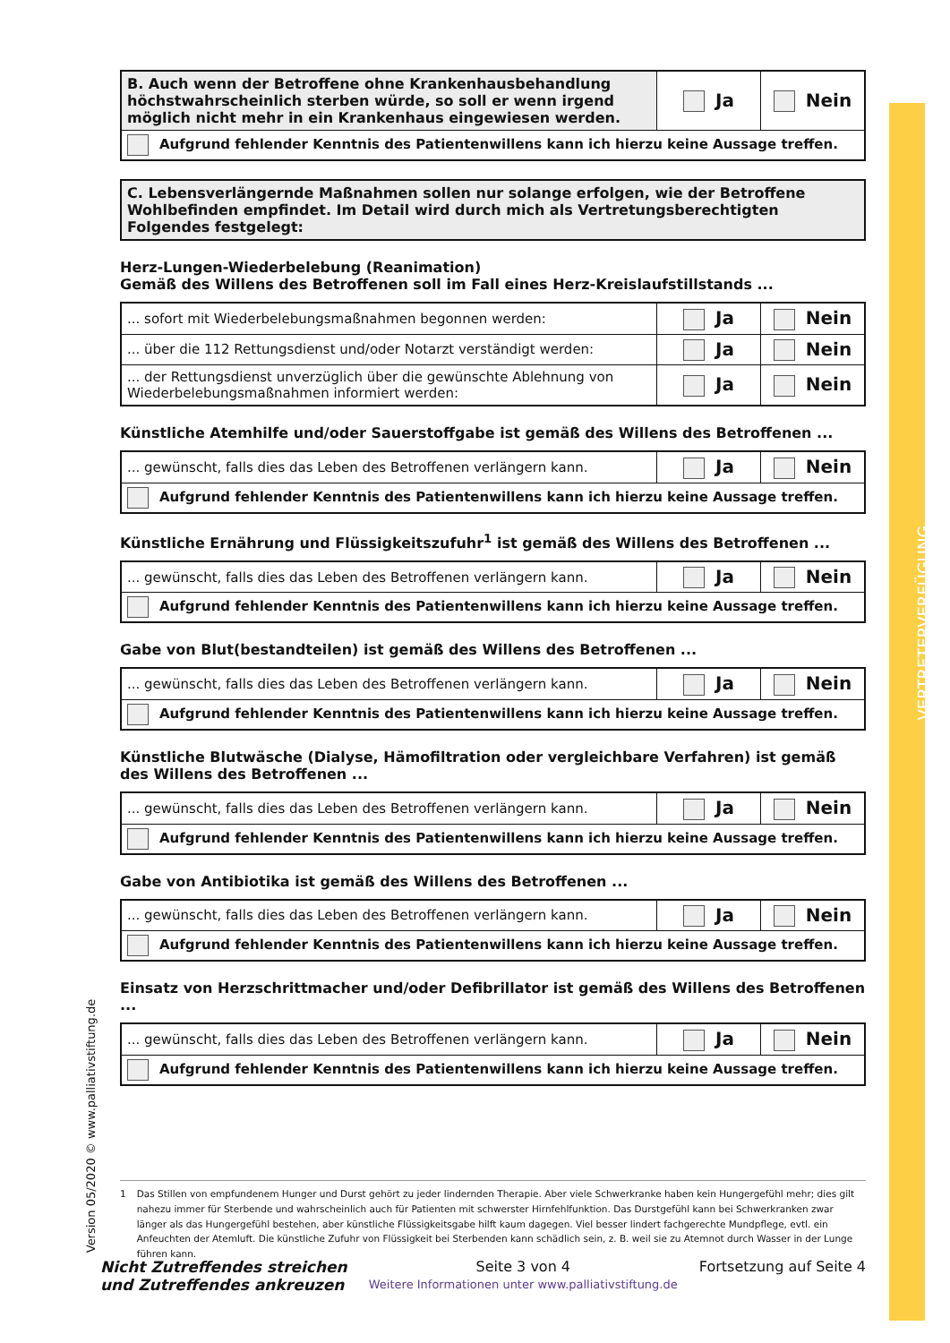VERTRETERVERFÜGUNG
Version 05/2020 © www.palliativstiftung.de
| B. Auch wenn der Betroffene ohne Krankenhausbehandlung höchstwahrscheinlich sterben würde, so soll er wenn irgend möglich nicht mehr in ein Krankenhaus eingewiesen werden. | Ja | Nein |
| Aufgrund fehlender Kenntnis des Patientenwillens kann ich hierzu keine Aussage treffen. | | |
| C. Lebensverlängernde Maßnahmen sollen nur solange erfolgen, wie der Betroffene Wohlbefinden empfindet. Im Detail wird durch mich als Vertretungsberechtigten Folgendes festgelegt: |
Herz-Lungen-Wiederbelebung (Reanimation)
Gemäß des Willens des Betroffenen soll im Fall eines Herz-Kreislaufstillstands ...
| ... sofort mit Wiederbelebungsmaßnahmen begonnen werden: | Ja | Nein |
| ... über die 112 Rettungsdienst und/oder Notarzt verständigt werden: | Ja | Nein |
| ... der Rettungsdienst unverzüglich über die gewünschte Ablehnung von Wiederbelebungsmaßnahmen informiert werden: | Ja | Nein |
Künstliche Atemhilfe und/oder Sauerstoffgabe ist gemäß des Willens des Betroffenen ...
| ... gewünscht, falls dies das Leben des Betroffenen verlängern kann. | Ja | Nein |
| Aufgrund fehlender Kenntnis des Patientenwillens kann ich hierzu keine Aussage treffen. | | |
Künstliche Ernährung und Flüssigkeitszufuhr<sup>1</sup> ist gemäß des Willens des Betroffenen ...
| ... gewünscht, falls dies das Leben des Betroffenen verlängern kann. | Ja | Nein |
| Aufgrund fehlender Kenntnis des Patientenwillens kann ich hierzu keine Aussage treffen. | | |
Gabe von Blut(bestandteilen) ist gemäß des Willens des Betroffenen ...
| ... gewünscht, falls dies das Leben des Betroffenen verlängern kann. | Ja | Nein |
| Aufgrund fehlender Kenntnis des Patientenwillens kann ich hierzu keine Aussage treffen. | | |
Künstliche Blutwäsche (Dialyse, Hämofiltration oder vergleichbare Verfahren) ist gemäß des Willens des Betroffenen ...
| ... gewünscht, falls dies das Leben des Betroffenen verlängern kann. | Ja | Nein |
| Aufgrund fehlender Kenntnis des Patientenwillens kann ich hierzu keine Aussage treffen. | | |
Gabe von Antibiotika ist gemäß des Willens des Betroffenen ...
| ... gewünscht, falls dies das Leben des Betroffenen verlängern kann. | Ja | Nein |
| Aufgrund fehlender Kenntnis des Patientenwillens kann ich hierzu keine Aussage treffen. | | |
Einsatz von Herzschrittmacher und/oder Defibrillator ist gemäß des Willens des Betroffenen ...
| ... gewünscht, falls dies das Leben des Betroffenen verlängern kann. | Ja | Nein |
| Aufgrund fehlender Kenntnis des Patientenwillens kann ich hierzu keine Aussage treffen. | | |
1 Das Stillen von empfundenem Hunger und Durst gehört zu jeder lindernden Therapie. Aber viele Schwerkranke haben kein Hungergefühl mehr; dies gilt nahezu immer für Sterbende und wahrscheinlich auch für Patienten mit schwerster Hirnfehlfunktion. Das Durstgefühl kann bei Schwerkranken zwar länger als das Hungergefühl bestehen, aber künstliche Flüssigkeitsgabe hilft kaum dagegen. Viel besser lindert fachgerechte Mundpflege, evtl. ein Anfeuchten der Atemluft. Die künstliche Zufuhr von Flüssigkeit bei Sterbenden kann schädlich sein, z. B. weil sie zu Atemnot durch Wasser in der Lunge führen kann.
Nicht Zutreffendes streichen
und Zutreffendes ankreuzen
Seite 3 von 4
Weitere Informationen unter www.palliativstiftung.de
Fortsetzung auf Seite 4